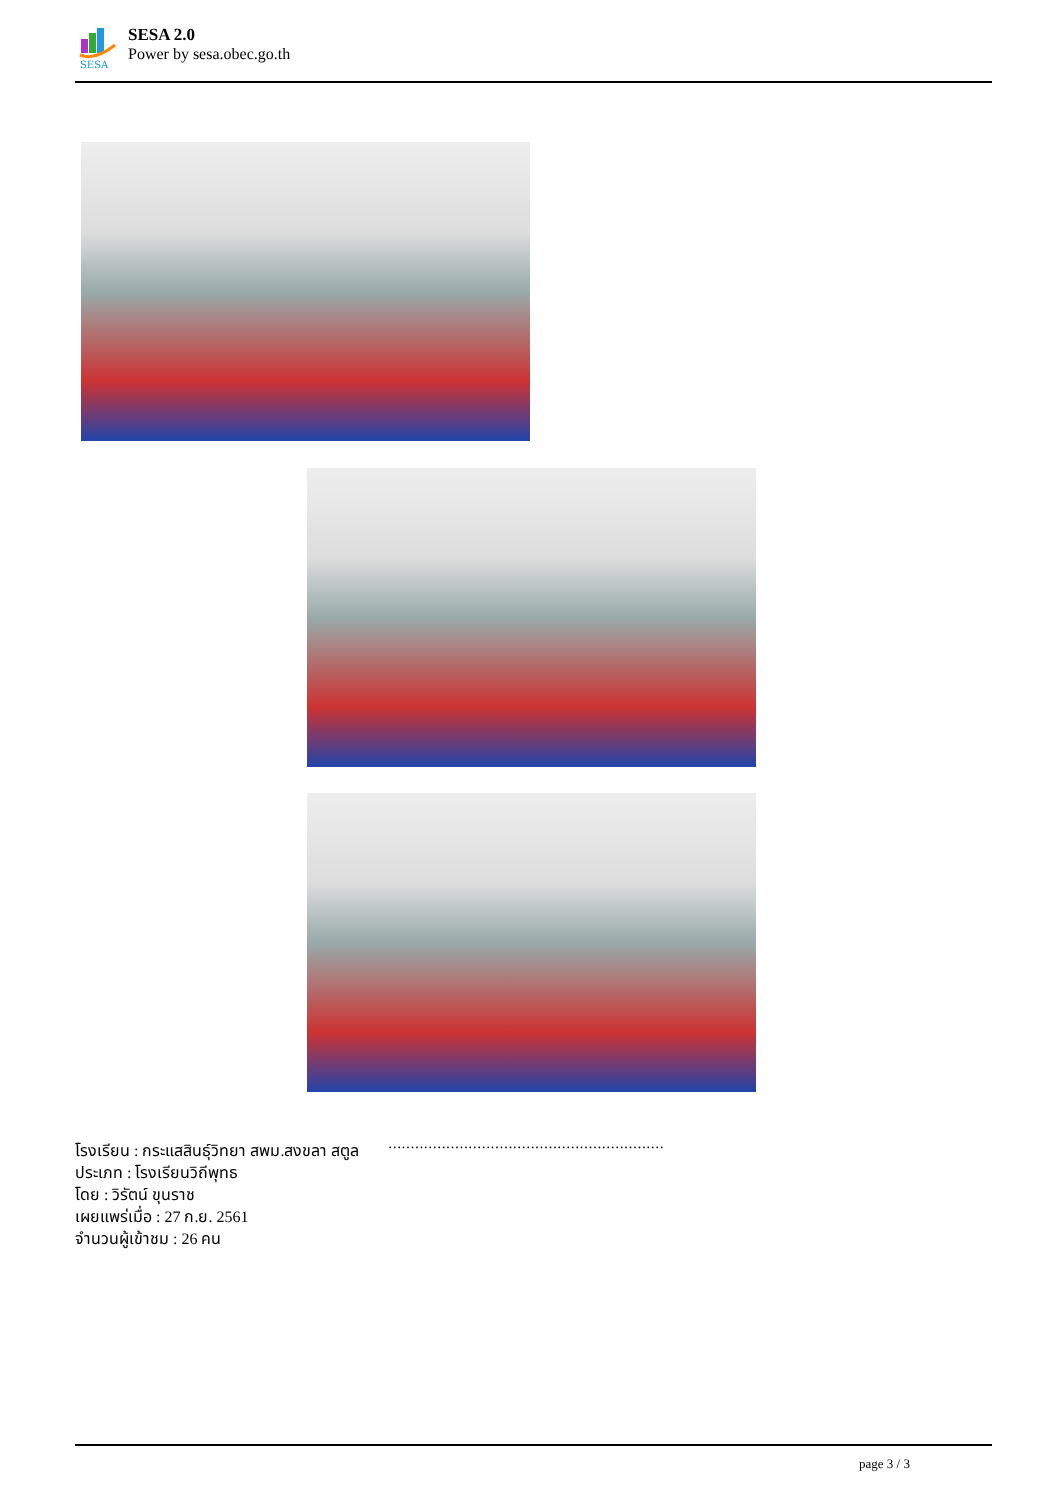SESA
SESA 2.0
Power by sesa.obec.go.th
..............................................................
โรงเรียน : กระแสสินธุ์วิทยา สพม.สงขลา สตูล
ประเภท : โรงเรียนวิถีพุทธ
โดย : วิรัตน์ ขุนราช
เผยแพร่เมื่อ : 27 ก.ย. 2561
จำนวนผู้เข้าชม : 26 คน
page 3 / 3